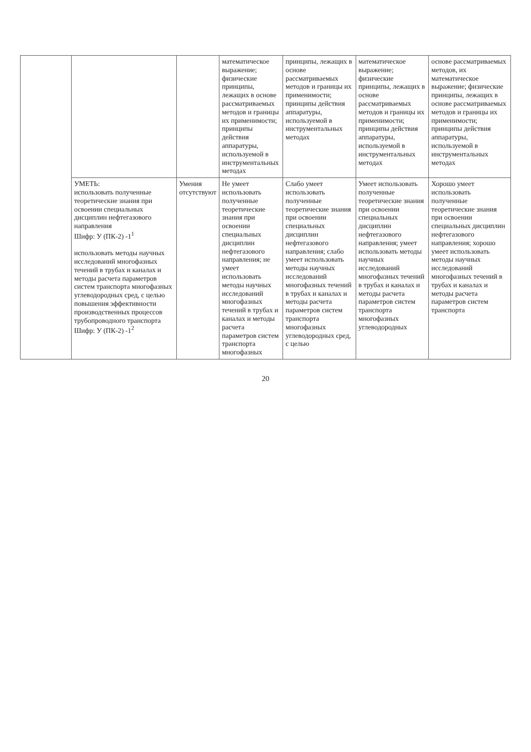| | | | математическое выражение; физические принципы, лежащих в основе рассматриваемых методов и границы их применимости; принципы действия аппаратуры, используемой в инструментальных методах | принципы, лежащих в основе рассматриваемых методов и границы их применимости; принципы действия аппаратуры, используемой в инструментальных методах | математическое выражение; физические принципы, лежащих в основе рассматриваемых методов и границы их применимости; принципы действия аппаратуры, используемой в инструментальных методах | основе рассматриваемых методов, их математическое выражение; физические принципы, лежащих в основе рассматриваемых методов и границы их применимости; принципы действия аппаратуры, используемой в инструментальных методах |
| | УМЕТЬ: использовать полученные теоретические знания при освоении специальных дисциплин нефтегазового направления Шифр: У (ПК-2) -1<sup>1</sup> использовать методы научных исследований многофазных течений в трубах и каналах и методы расчета параметров систем транспорта многофазных углеводородных сред, с целью повышения эффективности производственных процессов трубопроводного транспорта Шифр: У (ПК-2) -1<sup>2</sup> | Умения отсутствуют | Не умеет использовать полученные теоретические знания при освоении специальных дисциплин нефтегазового направления; не умеет использовать методы научных исследований многофазных течений в трубах и каналах и методы расчета параметров систем транспорта многофазных | Слабо умеет использовать полученные теоретические знания при освоении специальных дисциплин нефтегазового направления; слабо умеет использовать методы научных исследований многофазных течений в трубах и каналах и методы расчета параметров систем транспорта многофазных углеводородных сред, с целью | Умеет использовать полученные теоретические знания при освоении специальных дисциплин нефтегазового направления; умеет использовать методы научных исследований многофазных течений в трубах и каналах и методы расчета параметров систем транспорта многофазных углеводородных | Хорошо умеет использовать полученные теоретические знания при освоении специальных дисциплин нефтегазового направления; хорошо умеет использовать методы научных исследований многофазных течений в трубах и каналах и методы расчета параметров систем транспорта |
20